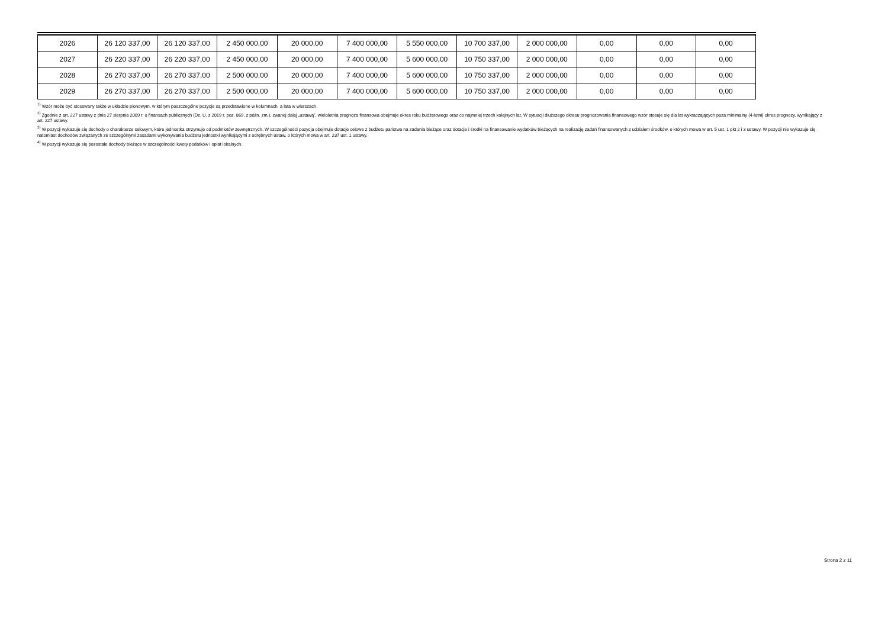| 2026 | 26 120 337,00 | 26 120 337,00 | 2 450 000,00 | 20 000,00 | 7 400 000,00 | 5 550 000,00 | 10 700 337,00 | 2 000 000,00 | 0,00 | 0,00 | 0,00 |
| 2027 | 26 220 337,00 | 26 220 337,00 | 2 450 000,00 | 20 000,00 | 7 400 000,00 | 5 600 000,00 | 10 750 337,00 | 2 000 000,00 | 0,00 | 0,00 | 0,00 |
| 2028 | 26 270 337,00 | 26 270 337,00 | 2 500 000,00 | 20 000,00 | 7 400 000,00 | 5 600 000,00 | 10 750 337,00 | 2 000 000,00 | 0,00 | 0,00 | 0,00 |
| 2029 | 26 270 337,00 | 26 270 337,00 | 2 500 000,00 | 20 000,00 | 7 400 000,00 | 5 600 000,00 | 10 750 337,00 | 2 000 000,00 | 0,00 | 0,00 | 0,00 |
<sup>1)</sup> Wzór może być stosowany także w układzie pionowym, w którym poszczególne pozycje są przedstawione w kolumnach, a lata w wierszach.
<sup>2)</sup> Zgodnie z art. 227 ustawy z dnia 27 sierpnia 2009 r. o finansach publicznych (Dz. U. z 2019 r. poz. 869, z późn. zm.), zwanej dalej „ustawą”, wieloletnia prognoza finansowa obejmuje okres roku budżetowego oraz co najmniej trzech kolejnych lat. W sytuacji dłuższego okresu prognozowania finansowego wzór stosuje się dla lat wykraczających poza minimalny (4-letni) okres prognozy, wynikający z art. 227 ustawy.
<sup>3)</sup> W pozycji wykazuje się dochody o charakterze celowym, które jednostka otrzymuje od podmiotów zewnętrznych. W szczególności pozycja obejmuje dotacje celowe z budżetu państwa na zadania bieżące oraz dotacje i środki na finansowanie wydatków bieżących na realizację zadań finansowanych z udziałem środków, o których mowa w art. 5 ust. 1 pkt 2 i 3 ustawy. W pozycji nie wykazuje się natomiast dochodów związanych ze szczególnymi zasadami wykonywania budżetu jednostki wynikającymi z odrębnych ustaw, o których mowa w art. 237 ust. 1 ustawy.
<sup>4)</sup> W pozycji wykazuje się pozostałe dochody bieżące w szczególności kwoty podatków i opłat lokalnych.
Strona 2 z 11